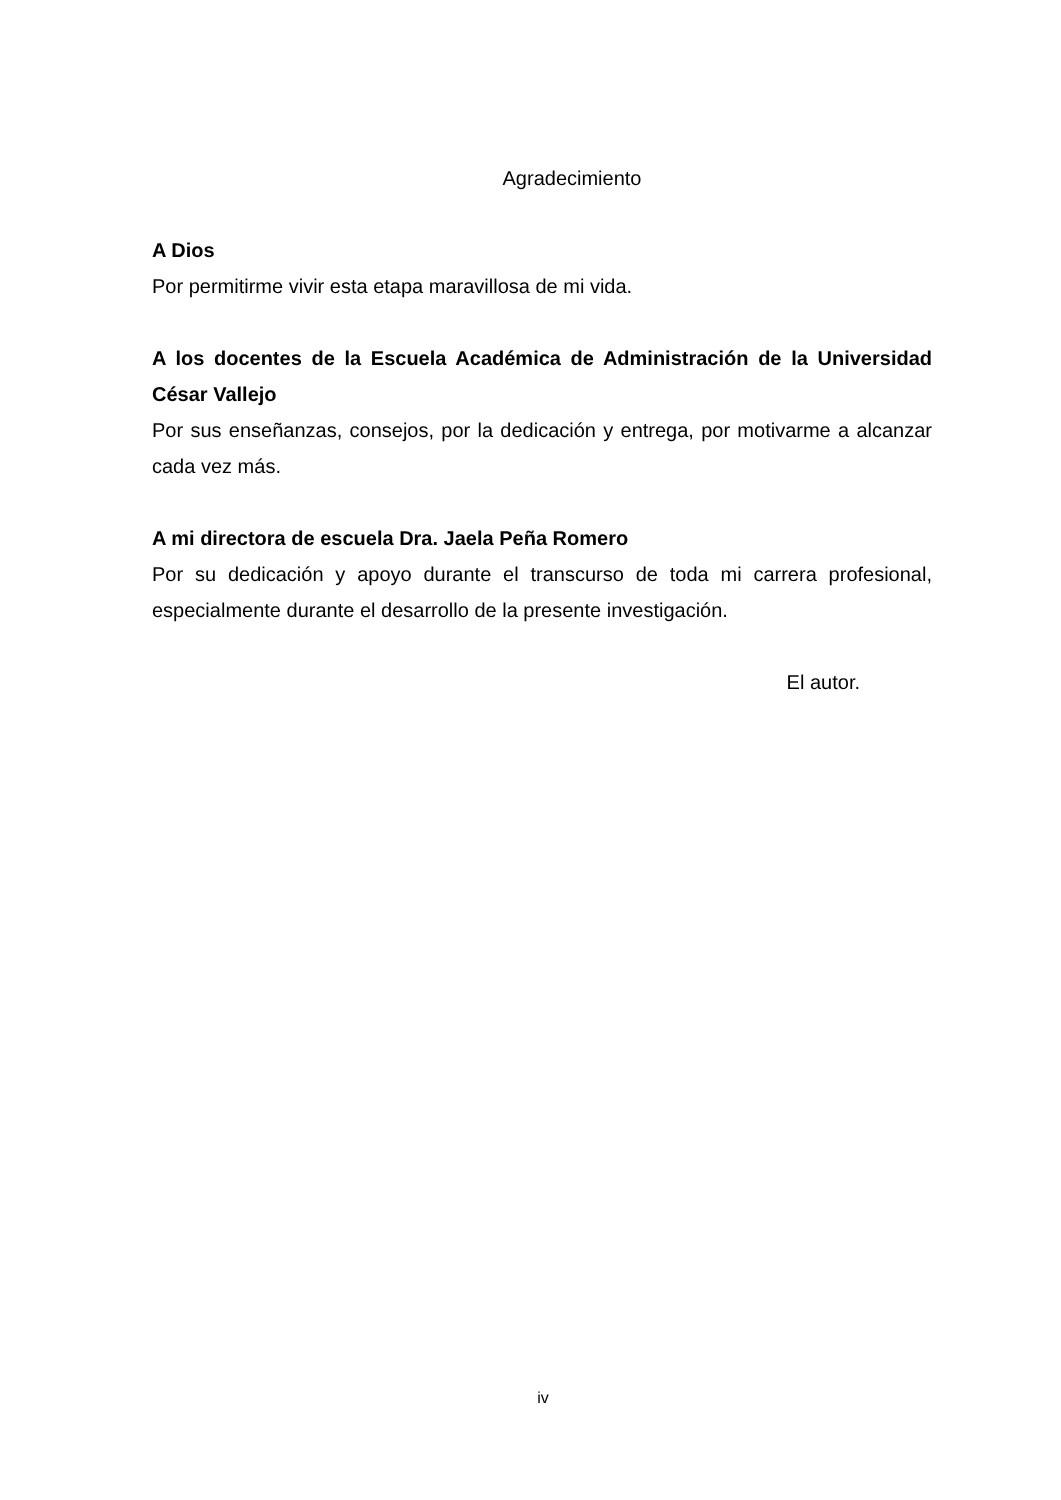Agradecimiento
A Dios
Por permitirme vivir esta etapa maravillosa de mi vida.
A los docentes de la Escuela Académica de Administración de la Universidad César Vallejo
Por sus enseñanzas, consejos, por la dedicación y entrega, por motivarme a alcanzar cada vez más.
A mi directora de escuela Dra. Jaela Peña Romero
Por su dedicación y apoyo durante el transcurso de toda mi carrera profesional, especialmente durante el desarrollo de la presente investigación.
El autor.
iv